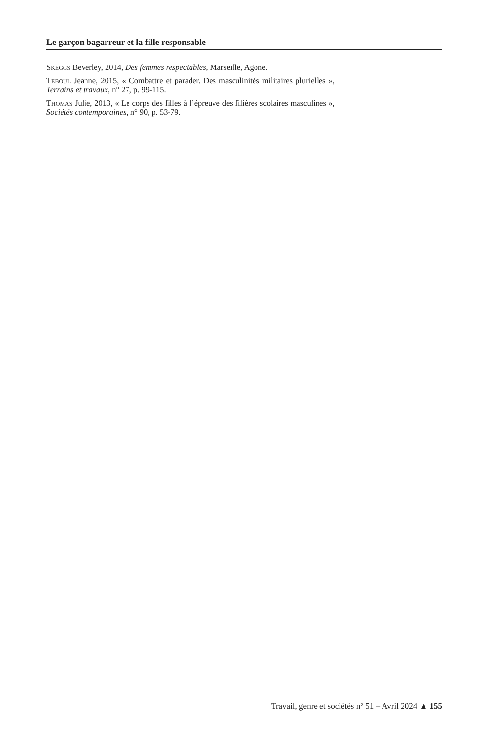Le garçon bagarreur et la fille responsable
Skeggs Beverley, 2014, Des femmes respectables, Marseille, Agone.
Teboul Jeanne, 2015, « Combattre et parader. Des masculinités militaires plurielles », Terrains et travaux, n° 27, p. 99-115.
Thomas Julie, 2013, « Le corps des filles à l’épreuve des filières scolaires masculines », Sociétés contemporaines, n° 90, p. 53-79.
Travail, genre et sociétés n° 51 – Avril 2024 ▲ 155